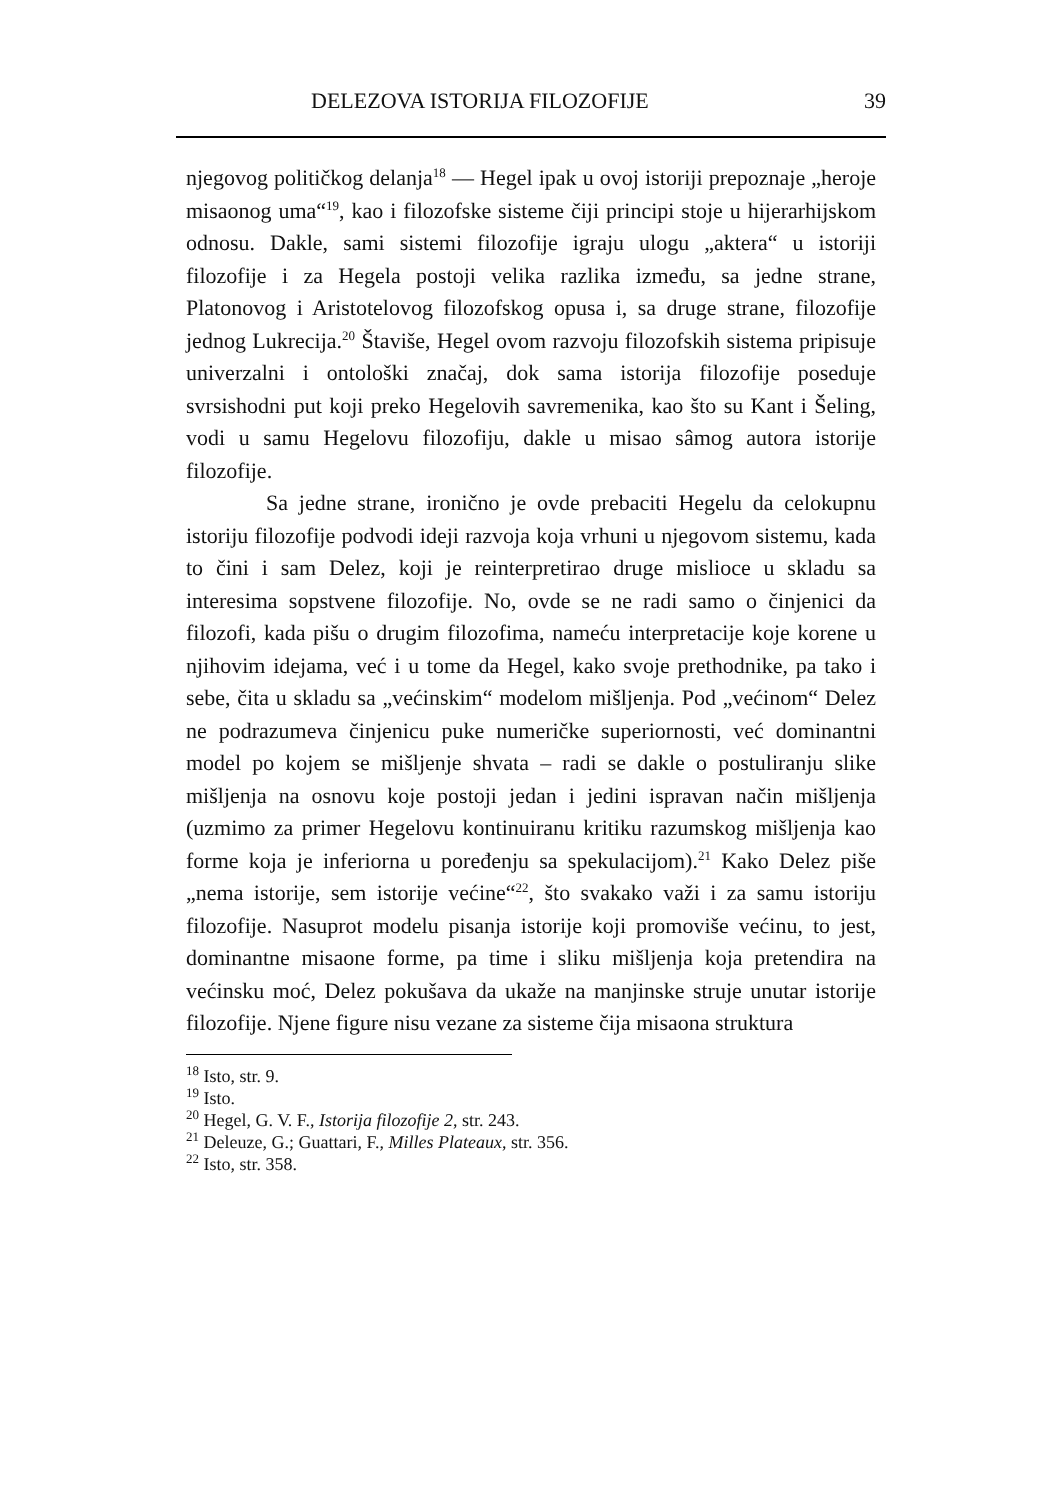DELEZOVA ISTORIJA FILOZOFIJE 39
njegovog političkog delanja<sup>18</sup> — Hegel ipak u ovoj istoriji prepoznaje „heroje misaonog uma“<sup>19</sup>, kao i filozofske sisteme čiji principi stoje u hijerarhijskom odnosu. Dakle, sami sistemi filozofije igraju ulogu „aktera“ u istoriji filozofije i za Hegela postoji velika razlika između, sa jedne strane, Platonovog i Aristotelovog filozofskog opusa i, sa druge strane, filozofije jednog Lukrecija.<sup>20</sup> Štaviše, Hegel ovom razvoju filozofskih sistema pripisuje univerzalni i ontološki značaj, dok sama istorija filozofije poseduje svrsishodni put koji preko Hegelovih savremenika, kao što su Kant i Šeling, vodi u samu Hegelovu filozofiju, dakle u misao sâmog autora istorije filozofije.
Sa jedne strane, ironično je ovde prebaciti Hegelu da celokupnu istoriju filozofije podvodi ideji razvoja koja vrhuni u njegovom sistemu, kada to čini i sam Delez, koji je reinterpretirao druge mislioce u skladu sa interesima sopstvene filozofije. No, ovde se ne radi samo o činjenici da filozofi, kada pišu o drugim filozofima, nameću interpretacije koje korene u njihovim idejama, već i u tome da Hegel, kako svoje prethodnike, pa tako i sebe, čita u skladu sa „većinskim“ modelom mišljenja. Pod „većinom“ Delez ne podrazumeva činjenicu puke numeričke superiornosti, već dominantni model po kojem se mišljenje shvata – radi se dakle o postuliranju slike mišljenja na osnovu koje postoji jedan i jedini ispravan način mišljenja (uzmimo za primer Hegelovu kontinuiranu kritiku razumskog mišljenja kao forme koja je inferiorna u poređenju sa spekulacijom).<sup>21</sup> Kako Delez piše „nema istorije, sem istorije većine“<sup>22</sup>, što svakako važi i za samu istoriju filozofije. Nasuprot modelu pisanja istorije koji promoviše većinu, to jest, dominantne misaone forme, pa time i sliku mišljenja koja pretendira na većinsku moć, Delez pokušava da ukaže na manjinske struje unutar istorije filozofije. Njene figure nisu vezane za sisteme čija misaona struktura
<sup>18</sup> Isto, str. 9.
<sup>19</sup> Isto.
<sup>20</sup> Hegel, G. V. F., Istorija filozofije 2, str. 243.
<sup>21</sup> Deleuze, G.; Guattari, F., Milles Plateaux, str. 356.
<sup>22</sup> Isto, str. 358.